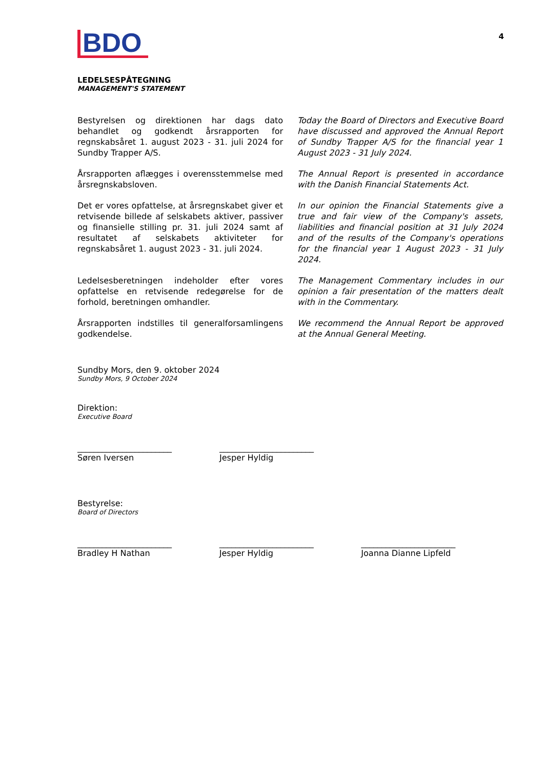4
BDO
LEDELSESPÅTEGNING
MANAGEMENT'S STATEMENT
Bestyrelsen og direktionen har dags dato behandlet og godkendt årsrapporten for regnskabsåret 1. august 2023 - 31. juli 2024 for Sundby Trapper A/S.
Today the Board of Directors and Executive Board have discussed and approved the Annual Report of Sundby Trapper A/S for the financial year 1 August 2023 - 31 July 2024.
Årsrapporten aflægges i overensstemmelse med årsregnskabsloven.
The Annual Report is presented in accordance with the Danish Financial Statements Act.
Det er vores opfattelse, at årsregnskabet giver et retvisende billede af selskabets aktiver, passiver og finansielle stilling pr. 31. juli 2024 samt af resultatet af selskabets aktiviteter for regnskabsåret 1. august 2023 - 31. juli 2024.
In our opinion the Financial Statements give a true and fair view of the Company's assets, liabilities and financial position at 31 July 2024 and of the results of the Company's operations for the financial year 1 August 2023 - 31 July 2024.
Ledelsesberetningen indeholder efter vores opfattelse en retvisende redegørelse for de forhold, beretningen omhandler.
The Management Commentary includes in our opinion a fair presentation of the matters dealt with in the Commentary.
Årsrapporten indstilles til generalforsamlingens godkendelse.
We recommend the Annual Report be approved at the Annual General Meeting.
Sundby Mors, den 9. oktober 2024
Sundby Mors, 9 October 2024
Direktion:
Executive Board
_______________________
Søren Iversen
_______________________
Jesper Hyldig
Bestyrelse:
Board of Directors
_______________________
Bradley H Nathan
_______________________
Jesper Hyldig
_______________________
Joanna Dianne Lipfeld